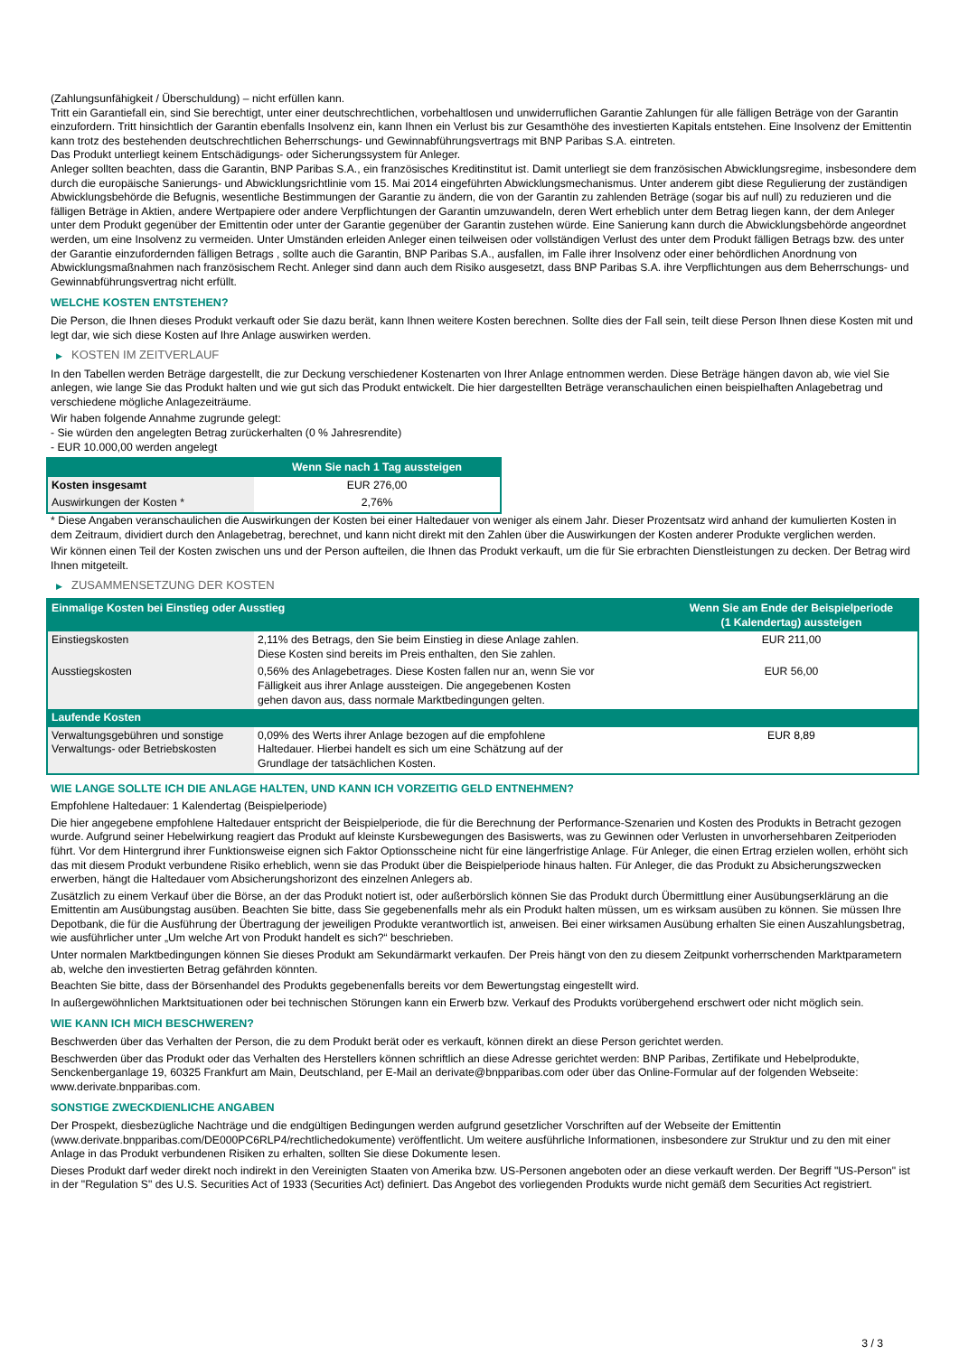(Zahlungsunfähigkeit / Überschuldung) – nicht erfüllen kann.
Tritt ein Garantiefall ein, sind Sie berechtigt, unter einer deutschrechtlichen, vorbehaltlosen und unwiderruflichen Garantie Zahlungen für alle fälligen Beträge von der Garantin einzufordern. Tritt hinsichtlich der Garantin ebenfalls Insolvenz ein, kann Ihnen ein Verlust bis zur Gesamthöhe des investierten Kapitals entstehen. Eine Insolvenz der Emittentin kann trotz des bestehenden deutschrechtlichen Beherrschungs- und Gewinnabführungsvertrags mit BNP Paribas S.A. eintreten.
Das Produkt unterliegt keinem Entschädigungs- oder Sicherungssystem für Anleger.
Anleger sollten beachten, dass die Garantin, BNP Paribas S.A., ein französisches Kreditinstitut ist. Damit unterliegt sie dem französischen Abwicklungsregime, insbesondere dem durch die europäische Sanierungs- und Abwicklungsrichtlinie vom 15. Mai 2014 eingeführten Abwicklungsmechanismus. Unter anderem gibt diese Regulierung der zuständigen Abwicklungsbehörde die Befugnis, wesentliche Bestimmungen der Garantie zu ändern, die von der Garantin zu zahlenden Beträge (sogar bis auf null) zu reduzieren und die fälligen Beträge in Aktien, andere Wertpapiere oder andere Verpflichtungen der Garantin umzuwandeln, deren Wert erheblich unter dem Betrag liegen kann, der dem Anleger unter dem Produkt gegenüber der Emittentin oder unter der Garantie gegenüber der Garantin zustehen würde. Eine Sanierung kann durch die Abwicklungsbehörde angeordnet werden, um eine Insolvenz zu vermeiden. Unter Umständen erleiden Anleger einen teilweisen oder vollständigen Verlust des unter dem Produkt fälligen Betrags bzw. des unter der Garantie einzufordernden fälligen Betrags , sollte auch die Garantin, BNP Paribas S.A., ausfallen, im Falle ihrer Insolvenz oder einer behördlichen Anordnung von Abwicklungsmaßnahmen nach französischem Recht. Anleger sind dann auch dem Risiko ausgesetzt, dass BNP Paribas S.A. ihre Verpflichtungen aus dem Beherrschungs- und Gewinnabführungsvertrag nicht erfüllt.
WELCHE KOSTEN ENTSTEHEN?
Die Person, die Ihnen dieses Produkt verkauft oder Sie dazu berät, kann Ihnen weitere Kosten berechnen. Sollte dies der Fall sein, teilt diese Person Ihnen diese Kosten mit und legt dar, wie sich diese Kosten auf Ihre Anlage auswirken werden.
▶ KOSTEN IM ZEITVERLAUF
In den Tabellen werden Beträge dargestellt, die zur Deckung verschiedener Kostenarten von Ihrer Anlage entnommen werden. Diese Beträge hängen davon ab, wie viel Sie anlegen, wie lange Sie das Produkt halten und wie gut sich das Produkt entwickelt. Die hier dargestellten Beträge veranschaulichen einen beispielhaften Anlagebetrag und verschiedene mögliche Anlagezeiträume.
Wir haben folgende Annahme zugrunde gelegt:
- Sie würden den angelegten Betrag zurückerhalten (0 % Jahresrendite)
- EUR 10.000,00 werden angelegt
| | Wenn Sie nach 1 Tag aussteigen |
| --- | --- |
| Kosten insgesamt | EUR 276,00 |
| Auswirkungen der Kosten * | 2,76% |
* Diese Angaben veranschaulichen die Auswirkungen der Kosten bei einer Haltedauer von weniger als einem Jahr. Dieser Prozentsatz wird anhand der kumulierten Kosten in dem Zeitraum, dividiert durch den Anlagebetrag, berechnet, und kann nicht direkt mit den Zahlen über die Auswirkungen der Kosten anderer Produkte verglichen werden.
Wir können einen Teil der Kosten zwischen uns und der Person aufteilen, die Ihnen das Produkt verkauft, um die für Sie erbrachten Dienstleistungen zu decken. Der Betrag wird Ihnen mitgeteilt.
▶ ZUSAMMENSETZUNG DER KOSTEN
| Einmalige Kosten bei Einstieg oder Ausstieg | | Wenn Sie am Ende der Beispielperiode (1 Kalendertag) aussteigen |
| --- | --- | --- |
| Einstiegskosten | 2,11% des Betrags, den Sie beim Einstieg in diese Anlage zahlen. Diese Kosten sind bereits im Preis enthalten, den Sie zahlen. | EUR 211,00 |
| Ausstiegskosten | 0,56% des Anlagebetrages. Diese Kosten fallen nur an, wenn Sie vor Fälligkeit aus ihrer Anlage aussteigen. Die angegebenen Kosten gehen davon aus, dass normale Marktbedingungen gelten. | EUR 56,00 |
| Laufende Kosten | | |
| Verwaltungsgebühren und sonstige Verwaltungs- oder Betriebskosten | 0,09% des Werts ihrer Anlage bezogen auf die empfohlene Haltedauer. Hierbei handelt es sich um eine Schätzung auf der Grundlage der tatsächlichen Kosten. | EUR 8,89 |
WIE LANGE SOLLTE ICH DIE ANLAGE HALTEN, UND KANN ICH VORZEITIG GELD ENTNEHMEN?
Empfohlene Haltedauer: 1 Kalendertag (Beispielperiode)
Die hier angegebene empfohlene Haltedauer entspricht der Beispielperiode, die für die Berechnung der Performance-Szenarien und Kosten des Produkts in Betracht gezogen wurde. Aufgrund seiner Hebelwirkung reagiert das Produkt auf kleinste Kursbewegungen des Basiswerts, was zu Gewinnen oder Verlusten in unvorhersehbaren Zeitperioden führt. Vor dem Hintergrund ihrer Funktionsweise eignen sich Faktor Optionsscheine nicht für eine längerfristige Anlage. Für Anleger, die einen Ertrag erzielen wollen, erhöht sich das mit diesem Produkt verbundene Risiko erheblich, wenn sie das Produkt über die Beispielperiode hinaus halten. Für Anleger, die das Produkt zu Absicherungszwecken erwerben, hängt die Haltedauer vom Absicherungshorizont des einzelnen Anlegers ab.
Zusätzlich zu einem Verkauf über die Börse, an der das Produkt notiert ist, oder außerbörslich können Sie das Produkt durch Übermittlung einer Ausübungserklärung an die Emittentin am Ausübungstag ausüben. Beachten Sie bitte, dass Sie gegebenenfalls mehr als ein Produkt halten müssen, um es wirksam ausüben zu können. Sie müssen Ihre Depotbank, die für die Ausführung der Übertragung der jeweiligen Produkte verantwortlich ist, anweisen. Bei einer wirksamen Ausübung erhalten Sie einen Auszahlungsbetrag, wie ausführlicher unter „Um welche Art von Produkt handelt es sich?“ beschrieben.
Unter normalen Marktbedingungen können Sie dieses Produkt am Sekundärmarkt verkaufen. Der Preis hängt von den zu diesem Zeitpunkt vorherrschenden Marktparametern ab, welche den investierten Betrag gefährden könnten.
Beachten Sie bitte, dass der Börsenhandel des Produkts gegebenenfalls bereits vor dem Bewertungstag eingestellt wird.
In außergewöhnlichen Marktsituationen oder bei technischen Störungen kann ein Erwerb bzw. Verkauf des Produkts vorübergehend erschwert oder nicht möglich sein.
WIE KANN ICH MICH BESCHWEREN?
Beschwerden über das Verhalten der Person, die zu dem Produkt berät oder es verkauft, können direkt an diese Person gerichtet werden.
Beschwerden über das Produkt oder das Verhalten des Herstellers können schriftlich an diese Adresse gerichtet werden: BNP Paribas, Zertifikate und Hebelprodukte, Senckenberganlage 19, 60325 Frankfurt am Main, Deutschland, per E-Mail an derivate@bnpparibas.com oder über das Online-Formular auf der folgenden Webseite: www.derivate.bnpparibas.com.
SONSTIGE ZWECKDIENLICHE ANGABEN
Der Prospekt, diesbezügliche Nachträge und die endgültigen Bedingungen werden aufgrund gesetzlicher Vorschriften auf der Webseite der Emittentin (www.derivate.bnpparibas.com/DE000PC6RLP4/rechtlichedokumente) veröffentlicht. Um weitere ausführliche Informationen, insbesondere zur Struktur und zu den mit einer Anlage in das Produkt verbundenen Risiken zu erhalten, sollten Sie diese Dokumente lesen.
Dieses Produkt darf weder direkt noch indirekt in den Vereinigten Staaten von Amerika bzw. US-Personen angeboten oder an diese verkauft werden. Der Begriff "US-Person" ist in der "Regulation S" des U.S. Securities Act of 1933 (Securities Act) definiert. Das Angebot des vorliegenden Produkts wurde nicht gemäß dem Securities Act registriert.
3 / 3